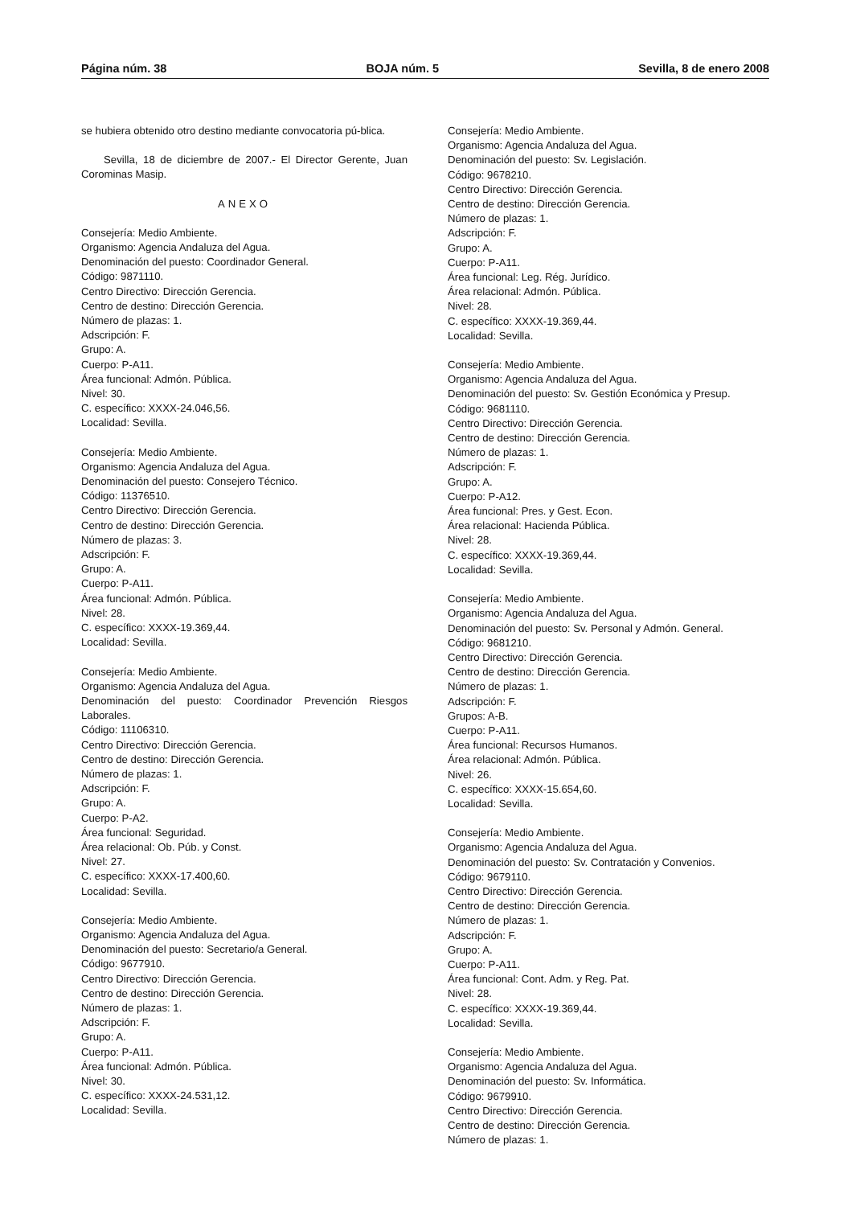Página núm. 38 BOJA núm. 5 Sevilla, 8 de enero 2008
se hubiera obtenido otro destino mediante convocatoria pú-blica.
Sevilla, 18 de diciembre de 2007.- El Director Gerente, Juan Corominas Masip.
ANEXO
Consejería: Medio Ambiente.
Organismo: Agencia Andaluza del Agua.
Denominación del puesto: Coordinador General.
Código: 9871110.
Centro Directivo: Dirección Gerencia.
Centro de destino: Dirección Gerencia.
Número de plazas: 1.
Adscripción: F.
Grupo: A.
Cuerpo: P-A11.
Área funcional: Admón. Pública.
Nivel: 30.
C. específico: XXXX-24.046,56.
Localidad: Sevilla.
Consejería: Medio Ambiente.
Organismo: Agencia Andaluza del Agua.
Denominación del puesto: Consejero Técnico.
Código: 11376510.
Centro Directivo: Dirección Gerencia.
Centro de destino: Dirección Gerencia.
Número de plazas: 3.
Adscripción: F.
Grupo: A.
Cuerpo: P-A11.
Área funcional: Admón. Pública.
Nivel: 28.
C. específico: XXXX-19.369,44.
Localidad: Sevilla.
Consejería: Medio Ambiente.
Organismo: Agencia Andaluza del Agua.
Denominación del puesto: Coordinador Prevención Riesgos Laborales.
Código: 11106310.
Centro Directivo: Dirección Gerencia.
Centro de destino: Dirección Gerencia.
Número de plazas: 1.
Adscripción: F.
Grupo: A.
Cuerpo: P-A2.
Área funcional: Seguridad.
Área relacional: Ob. Púb. y Const.
Nivel: 27.
C. específico: XXXX-17.400,60.
Localidad: Sevilla.
Consejería: Medio Ambiente.
Organismo: Agencia Andaluza del Agua.
Denominación del puesto: Secretario/a General.
Código: 9677910.
Centro Directivo: Dirección Gerencia.
Centro de destino: Dirección Gerencia.
Número de plazas: 1.
Adscripción: F.
Grupo: A.
Cuerpo: P-A11.
Área funcional: Admón. Pública.
Nivel: 30.
C. específico: XXXX-24.531,12.
Localidad: Sevilla.
Consejería: Medio Ambiente.
Organismo: Agencia Andaluza del Agua.
Denominación del puesto: Sv. Legislación.
Código: 9678210.
Centro Directivo: Dirección Gerencia.
Centro de destino: Dirección Gerencia.
Número de plazas: 1.
Adscripción: F.
Grupo: A.
Cuerpo: P-A11.
Área funcional: Leg. Rég. Jurídico.
Área relacional: Admón. Pública.
Nivel: 28.
C. específico: XXXX-19.369,44.
Localidad: Sevilla.
Consejería: Medio Ambiente.
Organismo: Agencia Andaluza del Agua.
Denominación del puesto: Sv. Gestión Económica y Presup.
Código: 9681110.
Centro Directivo: Dirección Gerencia.
Centro de destino: Dirección Gerencia.
Número de plazas: 1.
Adscripción: F.
Grupo: A.
Cuerpo: P-A12.
Área funcional: Pres. y Gest. Econ.
Área relacional: Hacienda Pública.
Nivel: 28.
C. específico: XXXX-19.369,44.
Localidad: Sevilla.
Consejería: Medio Ambiente.
Organismo: Agencia Andaluza del Agua.
Denominación del puesto: Sv. Personal y Admón. General.
Código: 9681210.
Centro Directivo: Dirección Gerencia.
Centro de destino: Dirección Gerencia.
Número de plazas: 1.
Adscripción: F.
Grupos: A-B.
Cuerpo: P-A11.
Área funcional: Recursos Humanos.
Área relacional: Admón. Pública.
Nivel: 26.
C. específico: XXXX-15.654,60.
Localidad: Sevilla.
Consejería: Medio Ambiente.
Organismo: Agencia Andaluza del Agua.
Denominación del puesto: Sv. Contratación y Convenios.
Código: 9679110.
Centro Directivo: Dirección Gerencia.
Centro de destino: Dirección Gerencia.
Número de plazas: 1.
Adscripción: F.
Grupo: A.
Cuerpo: P-A11.
Área funcional: Cont. Adm. y Reg. Pat.
Nivel: 28.
C. específico: XXXX-19.369,44.
Localidad: Sevilla.
Consejería: Medio Ambiente.
Organismo: Agencia Andaluza del Agua.
Denominación del puesto: Sv. Informática.
Código: 9679910.
Centro Directivo: Dirección Gerencia.
Centro de destino: Dirección Gerencia.
Número de plazas: 1.